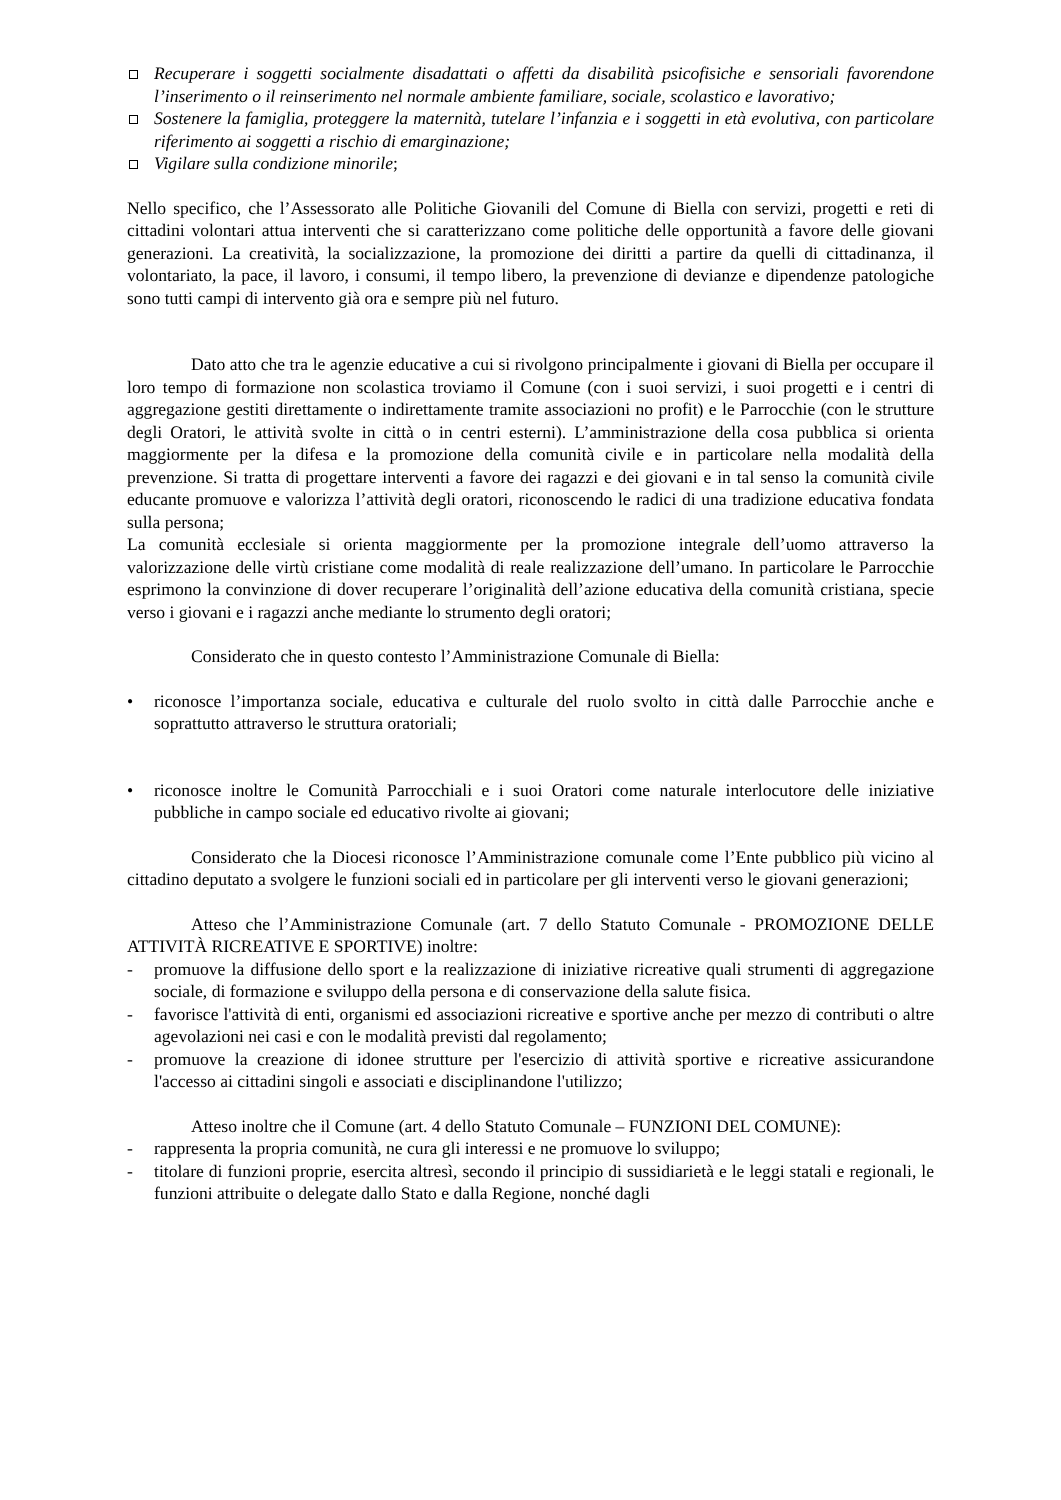Recuperare i soggetti socialmente disadattati o affetti da disabilità psicofisiche e sensoriali favorendone l’inserimento o il reinserimento nel normale ambiente familiare, sociale, scolastico e lavorativo;
Sostenere la famiglia, proteggere la maternità, tutelare l’infanzia e i soggetti in età evolutiva, con particolare riferimento ai soggetti a rischio di emarginazione;
Vigilare sulla condizione minorile;
Nello specifico, che l’Assessorato alle Politiche Giovanili del Comune di Biella con servizi, progetti e reti di cittadini volontari attua interventi che si caratterizzano come politiche delle opportunità a favore delle giovani generazioni. La creatività, la socializzazione, la promozione dei diritti a partire da quelli di cittadinanza, il volontariato, la pace, il lavoro, i consumi, il tempo libero, la prevenzione di devianze e dipendenze patologiche sono tutti campi di intervento già ora e sempre più nel futuro.
Dato atto che tra le agenzie educative a cui si rivolgono principalmente i giovani di Biella per occupare il loro tempo di formazione non scolastica troviamo il Comune (con i suoi servizi, i suoi progetti e i centri di aggregazione gestiti direttamente o indirettamente tramite associazioni no profit) e le Parrocchie (con le strutture degli Oratori, le attività svolte in città o in centri esterni). L’amministrazione della cosa pubblica si orienta maggiormente per la difesa e la promozione della comunità civile e in particolare nella modalità della prevenzione. Si tratta di progettare interventi a favore dei ragazzi e dei giovani e in tal senso la comunità civile educante promuove e valorizza l’attività degli oratori, riconoscendo le radici di una tradizione educativa fondata sulla persona;
La comunità ecclesiale si orienta maggiormente per la promozione integrale dell’uomo attraverso la valorizzazione delle virtù cristiane come modalità di reale realizzazione dell’umano. In particolare le Parrocchie esprimono la convinzione di dover recuperare l’originalità dell’azione educativa della comunità cristiana, specie verso i giovani e i ragazzi anche mediante lo strumento degli oratori;
Considerato che in questo contesto l’Amministrazione Comunale di Biella:
• riconosce l’importanza sociale, educativa e culturale del ruolo svolto in città dalle Parrocchie anche e soprattutto attraverso le struttura oratoriali;
• riconosce inoltre le Comunità Parrocchiali e i suoi Oratori come naturale interlocutore delle iniziative pubbliche in campo sociale ed educativo rivolte ai giovani;
Considerato che la Diocesi riconosce l’Amministrazione comunale come l’Ente pubblico più vicino al cittadino deputato a svolgere le funzioni sociali ed in particolare per gli interventi verso le giovani generazioni;
Atteso che l’Amministrazione Comunale (art. 7 dello Statuto Comunale - PROMOZIONE DELLE ATTIVITÀ RICREATIVE E SPORTIVE) inoltre:
- promuove la diffusione dello sport e la realizzazione di iniziative ricreative quali strumenti di aggregazione sociale, di formazione e sviluppo della persona e di conservazione della salute fisica.
- favorisce l'attività di enti, organismi ed associazioni ricreative e sportive anche per mezzo di contributi o altre agevolazioni nei casi e con le modalità previsti dal regolamento;
- promuove la creazione di idonee strutture per l'esercizio di attività sportive e ricreative assicurandone l'accesso ai cittadini singoli e associati e disciplinandone l'utilizzo;
Atteso inoltre che il Comune (art. 4 dello Statuto Comunale – FUNZIONI DEL COMUNE):
- rappresenta la propria comunità, ne cura gli interessi e ne promuove lo sviluppo;
- titolare di funzioni proprie, esercita altresì, secondo il principio di sussidiarietà e le leggi statali e regionali, le funzioni attribuite o delegate dallo Stato e dalla Regione, nonché dagli